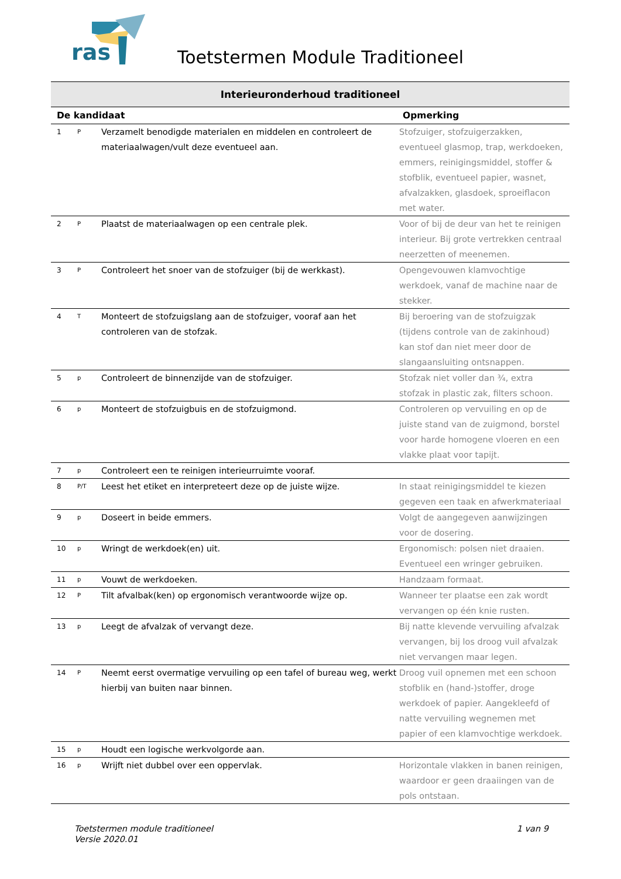ras
Toetstermen Module Traditioneel
| Interieuronderhoud traditioneel | | | |
| --- | --- | --- | --- |
| De kandidaat | | | Opmerking |
| 1 | P | Verzamelt benodigde materialen en middelen en controleert de materiaalwagen/vult deze eventueel aan. | Stofzuiger, stofzuigerzakken, eventueel glasmop, trap, werkdoeken, emmers, reinigingsmiddel, stoffer & stofblik, eventueel papier, wasnet, afvalzakken, glasdoek, sproeiflacon met water. |
| 2 | P | Plaatst de materiaalwagen op een centrale plek. | Voor of bij de deur van het te reinigen interieur. Bij grote vertrekken centraal neerzetten of meenemen. |
| 3 | P | Controleert het snoer van de stofzuiger (bij de werkkast). | Opengevouwen klamvochtige werkdoek, vanaf de machine naar de stekker. |
| 4 | T | Monteert de stofzuigslang aan de stofzuiger, vooraf aan het controleren van de stofzak. | Bij beroering van de stofzuigzak (tijdens controle van de zakinhoud) kan stof dan niet meer door de slangaansluiting ontsnappen. |
| 5 | p | Controleert de binnenzijde van de stofzuiger. | Stofzak niet voller dan ¾, extra stofzak in plastic zak, filters schoon. |
| 6 | p | Monteert de stofzuigbuis en de stofzuigmond. | Controleren op vervuiling en op de juiste stand van de zuigmond, borstel voor harde homogene vloeren en een vlakke plaat voor tapijt. |
| 7 | p | Controleert een te reinigen interieurruimte vooraf. | |
| 8 | P/T | Leest het etiket en interpreteert deze op de juiste wijze. | In staat reinigingsmiddel te kiezen gegeven een taak en afwerkmateriaal |
| 9 | p | Doseert in beide emmers. | Volgt de aangegeven aanwijzingen voor de dosering. |
| 10 | p | Wringt de werkdoek(en) uit. | Ergonomisch: polsen niet draaien. Eventueel een wringer gebruiken. |
| 11 | p | Vouwt de werkdoeken. | Handzaam formaat. |
| 12 | P | Tilt afvalbak(ken) op ergonomisch verantwoorde wijze op. | Wanneer ter plaatse een zak wordt vervangen op één knie rusten. |
| 13 | p | Leegt de afvalzak of vervangt deze. | Bij natte klevende vervuiling afvalzak vervangen, bij los droog vuil afvalzak niet vervangen maar legen. |
| 14 | P | Neemt eerst overmatige vervuiling op een tafel of bureau weg, werkt hierbij van buiten naar binnen. | Droog vuil opnemen met een schoon stofblik en (hand-)stoffer, droge werkdoek of papier. Aangekleefd of natte vervuiling wegnemen met papier of een klamvochtige werkdoek. |
| 15 | p | Houdt een logische werkvolgorde aan. | |
| 16 | p | Wrijft niet dubbel over een oppervlak. | Horizontale vlakken in banen reinigen, waardoor er geen draaiingen van de pols ontstaan. |
1 van 9 Toetstermen module traditioneel
Versie 2020.01